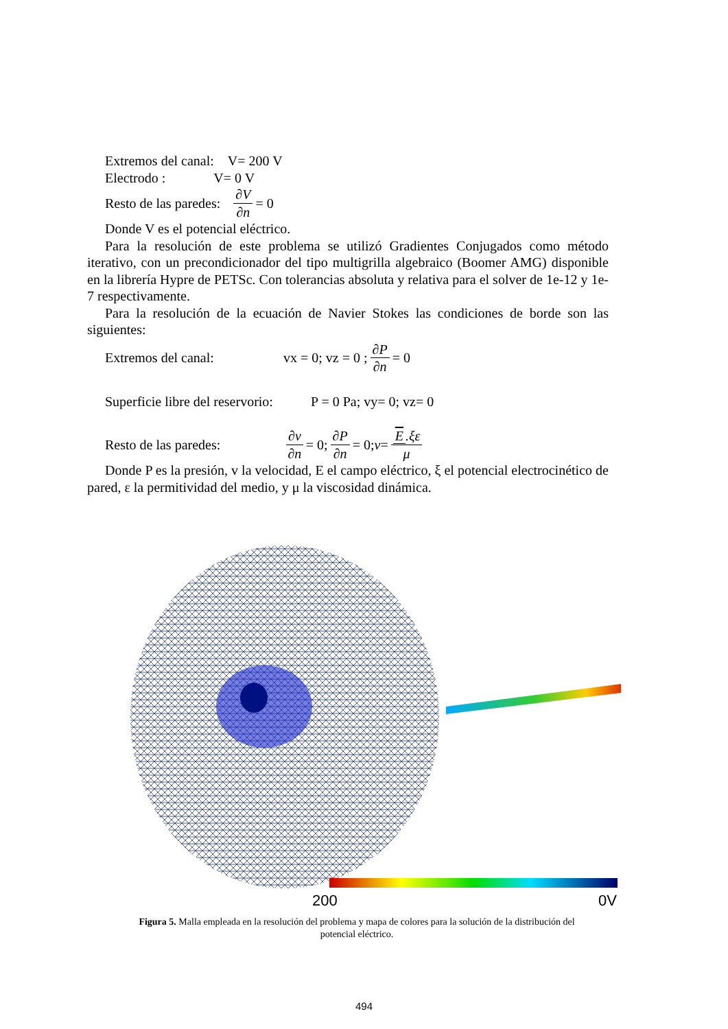Extremos del canal: V= 200 V
Electrodo : V= 0 V
Resto de las paredes: ∂V ∂n = 0
Donde V es el potencial eléctrico.
Para la resolución de este problema se utilizó Gradientes Conjugados como método iterativo, con un precondicionador del tipo multigrilla algebraico (Boomer AMG) disponible en la librería Hypre de PETSc. Con tolerancias absoluta y relativa para el solver de 1e-12 y 1e-7 respectivamente.
Para la resolución de la ecuación de Navier Stokes las condiciones de borde son las siguientes:
Extremos del canal: vx = 0; vz = 0 ; ∂P ∂n = 0
Superficie libre del reservorio: P = 0 Pa; vy= 0; vz= 0
Resto de las paredes: ∂v ∂n = 0; ∂P ∂n = 0; v = E.ξε μ
Donde P es la presión, v la velocidad, E el campo eléctrico, ξ el potencial electrocinético de pared, ε la permitividad del medio, y μ la viscosidad dinámica.
200
0V
Figura 5. Malla empleada en la resolución del problema y mapa de colores para la solución de la distribución del potencial eléctrico.
494